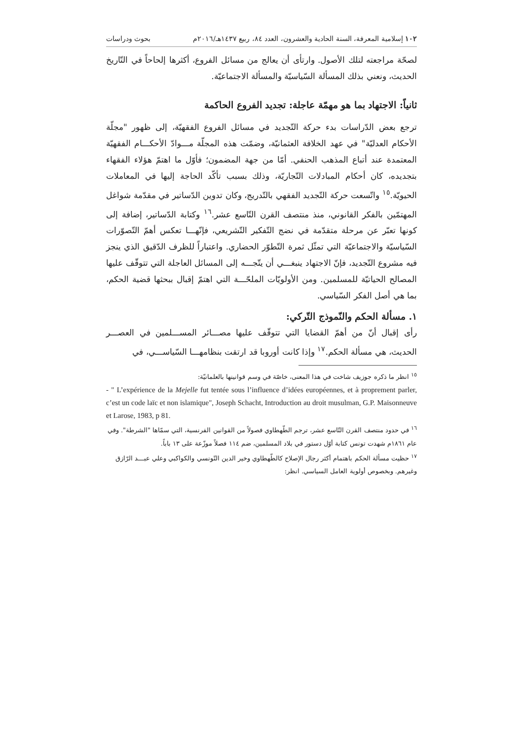١٠٢ إسلامية المعرفة، السنة الحادية والعشرون، العدد ٨٤، ربيع ١٤٣٧هـ/٢٠١٦م بحوث ودراسات
لصحّة مراجعته لتلك الأصول. وارتأى أن يعالج من مسائل الفروع، أكثرها إلحاحاً في التّاريخ الحديث، ونعني بذلك المسألة السّياسيّة والمسألة الاجتماعيّة.
ثانياً: الاجتهاد بما هو مهمّة عاجلة: تجديد الفروع الحاكمة
ترجع بعض الدّراسات بدء حركة التّجديد في مسائل الفروع الفقهيّة، إلى ظهور "مجلّة الأحكام العدليّة" في عهد الخلافة العثمانيّة، وضمّت هذه المجلّة مـــوادّ الأحكـــام الفقهيّة المعتمدة عند أتباع المذهب الحنفي. أمّا من جهة المضمون؛ فأوّل ما اهتمّ هؤلاء الفقهاء بتجديده، كان أحكام المبادلات التّجاريّة، وذلك بسبب تأكّد الحاجة إليها في المعاملات الحيويّة.<sup>١٥</sup> واتّسعت حركة التّجديد الفقهي بالتّدريج، وكان تدوين الدّساتير في مقدّمة شواغل المهتمّين بالفكر القانوني، منذ منتصف القرن التّاسع عشر.<sup>١٦</sup> وكتابة الدّساتير، إضافة إلى كونها تعبّر عن مرحلة متقدّمة في نضج التّفكير التّشريعي، فإنّهـــا تعكس أهمّ التّصوّرات السّياسيّة والاجتماعيّة التي تمثّل ثمرة التّطوّر الحضاري. واعتباراً للظرف الدّقيق الذي ينجز فيه مشروع التّجديد، فإنّ الاجتهاد ينبغـــي أن يتّجـــه إلى المسائل العاجلة التي تتوقّف عليها المصالح الحياتيّة للمسلمين. ومن الأولويّات الملحّـــة التي اهتمّ إقبال ببحثها قضية الحكم، بما هي أصل الفكر السّياسي.
١. مسألة الحكم والنّموذج التّركي:
رأى إقبال أنّ من أهمّ القضايا التي تتوقّف عليها مصـــائر المســـلمين في العصـــر الحديث، هي مسألة الحكم.<sup>١٧</sup> وإذا كانت أوروبا قد ارتقت بنظامهـــا السّياســـي، في
<sup>١٥</sup> انظر ما ذكره جوزيف شاخت في هذا المعنى، خاصّة في وسم قوانينها بالعلمانيّة:
- " L’expérience de la Mejelle fut tentée sous l’influence d’idées européennes, et à proprement parler, c’est un code laïc et non islamique", Joseph Schacht, Introduction au droit musulman, G.P. Maisonneuve et Larose, 1983, p 81.
<sup>١٦</sup> في حدود منتصف القرن التّاسع عشر، ترجم الطّهطاوي فصولاً من القوانين الفرنسية، التي سمّاها "الشرطة". وفي عام ١٨٦١م شهدت تونس كتابة أوّل دستور في بلاد المسلمين، ضم ١١٤ فصلاً موزّعة على ١٣ باباً.
<sup>١٧</sup> حظيت مسألة الحكم باهتمام أكثر رجال الإصلاح كالطّهطاوي وخير الدين التّونسي والكواكبي وعلي عبـــد الرّازق وغيرهم. وبخصوص أولوية العامل السياسي. انظر: